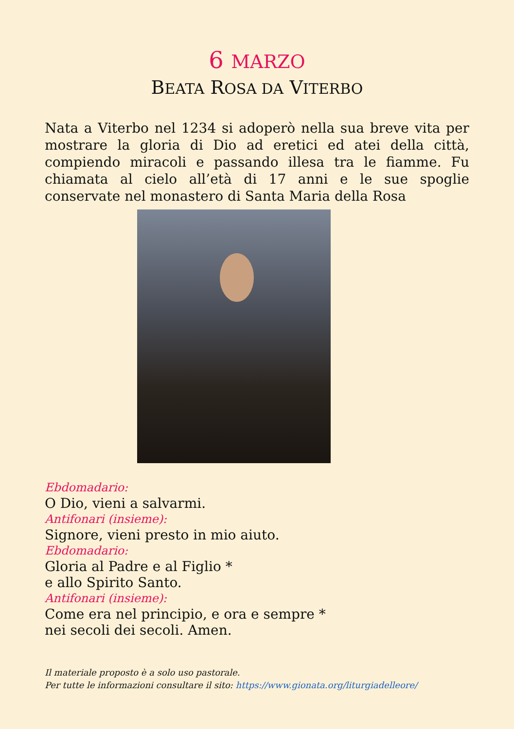6 MARZO
BEATA ROSA DA VITERBO
Nata a Viterbo nel 1234 si adoperò nella sua breve vita per mostrare la gloria di Dio ad eretici ed atei della città, compiendo miracoli e passando illesa tra le fiamme. Fu chiamata al cielo all’età di 17 anni e le sue spoglie conservate nel monastero di Santa Maria della Rosa
Ebdomadario:
O Dio, vieni a salvarmi.
Antifonari (insieme):
Signore, vieni presto in mio aiuto.
Ebdomadario:
Gloria al Padre e al Figlio *
e allo Spirito Santo.
Antifonari (insieme):
Come era nel principio, e ora e sempre *
nei secoli dei secoli. Amen.
Il materiale proposto è a solo uso pastorale.
Per tutte le informazioni consultare il sito: https://www.gionata.org/liturgiadelleore/